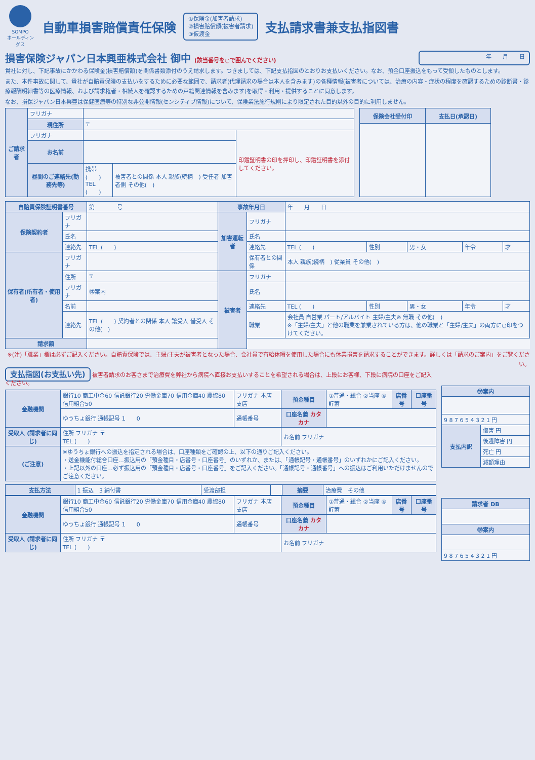SOMPO
ホールディングス
自動車損害賠償責任保険
①保険金(加害者請求)
②損害賠償額(被害者請求)
③仮渡金
支払請求書兼支払指図書
損害保険ジャパン日本興亜株式会社 御中 (該当番号を○で囲んでください)
年　　月　　日
貴社に対し、下記事故にかかわる保険金(損害賠償額)を関係書類添付のうえ請求します。つきましては、下記支払指図のとおりお支払いください。なお、預金口座振込をもって受領したものとします。
また、本件事故に関して、貴社が自賠責保険の支払いをするために必要な範囲で、請求者(代理請求の場合は本人を含みます)の各種情報(被害者については、治療の内容・症状の程度を確認するための診断書・診療報酬明細書等の医療情報、および請求権者・相続人を確認するための戸籍関連情報を含みます)を取得・利用・提供することに同意します。
なお、損保ジャパン日本興亜は保健医療等の特別な非公開情報(センシティブ情報)について、保険業法施行規則により限定された目的以外の目的に利用しません。
| ご請求者 | フリガナ | | | |
| | 現住所 | 〒 | | |
| | フリガナ | | | 印鑑証明書の印を押印し、印鑑証明書を添付してください。 |
| | お名前 | | | |
| | 昼間のご連絡先(勤務先等) | 携帯 ( ) TEL ( ) | 被害者との関係 本人 親族(続柄 ) 受任者 加害者側 その他( ) | |
| 保険会社受付印 | 支払日(承認日) |
| --- | --- |
| 自賠責保険証明書番号 | | 第 号 | 事故年月日 | | 年 月 日 | | | | |
| 保険契約者 | フリガナ | | 加害運転者 | フリガナ | | | | | |
| | 氏名 | | | 氏名 | | | | | |
| | 連絡先 | TEL ( ) | | 連絡先 | TEL ( ) | 性別 | 男・女 | 年令 | 才 |
| 保有者(所有者・使用者) | フリガナ | | | 保有者との関係 | 本人 親族(続柄 ) 従業員 その他( ) | | | | |
| | 住所 | 〒 | 被害者 | フリガナ | | | | | |
| | フリガナ | ㊡案内 | | 氏名 | | | | | |
| | 名前 | | | 連絡先 | TEL ( ) | 性別 | 男・女 | 年令 | 才 |
| | 連絡先 | TEL ( ) 契約者との関係 本人 譲受人 借受人 その他( ) | | 職業 | 会社員 自営業 パート/アルバイト 主婦/主夫※ 無職 その他( ) ※「主婦/主夫」と他の職業を兼業されている方は、他の職業と「主婦/主夫」の両方に○印をつけてください。 | | | | |
| 請求額 | | | | | | | | | |
※(注)「職業」欄は必ずご記入ください。自賠責保険では、主婦/主夫が被害者となった場合、会社員で有給休暇を使用した場合にも休業損害を請求することができます。詳しくは「請求のご案内」をご覧ください。
支払指図(お支払い先) 被害者請求のお客さまで治療費を弊社から病院へ直接お支払いすることを希望される場合は、上段にお客様、下段に病院の口座をご記入ください。
| 金融機関 | 銀行10 商工中金60 信託銀行20 労働金庫70 信用金庫40 農協80 信用組合50 | フリガナ 本店 支店 | 預金種目 | ①普通・総合 ②当座 ④貯蓄 | 店番号 | 口座番号 |
| | ゆうちょ銀行 通帳記号 1 0 | 通帳番号 | 口座名義 カタカナ | | | |
| 受取人 (請求者に同じ) | 住所 フリガナ 〒 TEL ( ) | | お名前 フリガナ | | | |
| (ご注意) | ※ゆうちょ銀行への振込を指定される場合は、口座種類をご確認の上、以下の通りご記入ください。 ・送金機能付総合口座…振込用の「預金種目・店番号・口座番号」のいずれか、または、「通帳記号・通帳番号」のいずれかにご記入ください。 ・上記以外の口座…必ず振込用の「預金種目・店番号・口座番号」をご記入ください。「通帳記号・通帳番号」への振込はご利用いただけませんのでご注意ください。 | | | | | |
| 支払方法 | 1 振込 3 納付書 | 受渡部担 | | 摘要 | 治療費 その他 |
| 金融機関 | 銀行10 商工中金60 信託銀行20 労働金庫70 信用金庫40 農協80 信用組合50 | フリガナ 本店 支店 | 預金種目 | ①普通・総合 ②当座 ④貯蓄 | 店番号 | 口座番号 |
| | ゆうちょ銀行 通帳記号 1 0 | 通帳番号 | 口座名義 カタカナ | | | |
| 受取人 (請求者に同じ) | 住所 フリガナ 〒 TEL ( ) | | お名前 フリガナ | | | |
| ㊫案内 | |
| --- | --- |
| 9 8 7 6 5 4 3 2 1 円 | |
| 支払内訳 | 傷害 円 |
| | 後遺障害 円 |
| | 死亡 円 |
| | 減額理由 |
| 請求者 DB |
| --- |
| ㊫案内 |
| 9 8 7 6 5 4 3 2 1 円 |